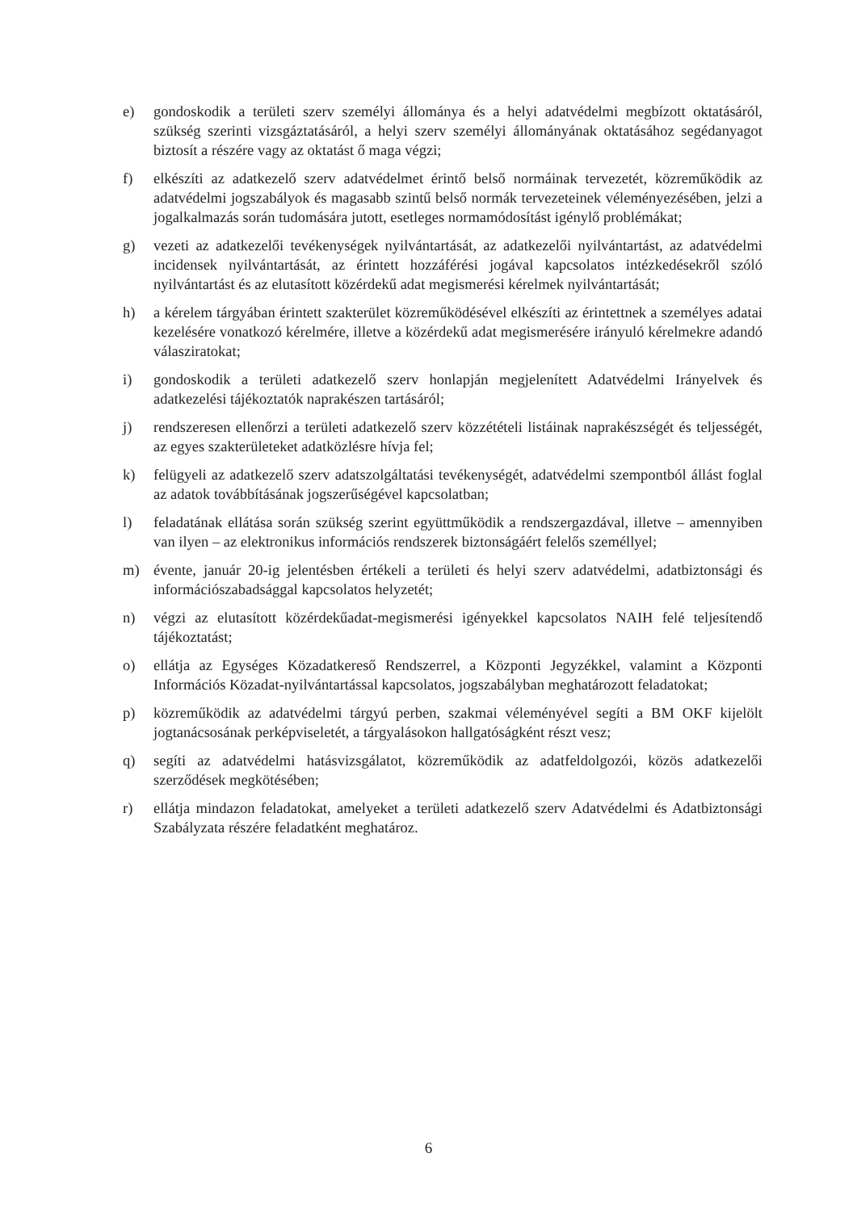e) gondoskodik a területi szerv személyi állománya és a helyi adatvédelmi megbízott oktatásáról, szükség szerinti vizsgáztatásáról, a helyi szerv személyi állományának oktatásához segédanyagot biztosít a részére vagy az oktatást ő maga végzi;
f) elkészíti az adatkezelő szerv adatvédelmet érintő belső normáinak tervezetét, közreműködik az adatvédelmi jogszabályok és magasabb szintű belső normák tervezeteinek véleményezésében, jelzi a jogalkalmazás során tudomására jutott, esetleges normamódosítást igénylő problémákat;
g) vezeti az adatkezelői tevékenységek nyilvántartását, az adatkezelői nyilvántartást, az adatvédelmi incidensek nyilvántartását, az érintett hozzáférési jogával kapcsolatos intézkedésekről szóló nyilvántartást és az elutasított közérdekű adat megismerési kérelmek nyilvántartását;
h) a kérelem tárgyában érintett szakterület közreműködésével elkészíti az érintettnek a személyes adatai kezelésére vonatkozó kérelmére, illetve a közérdekű adat megismerésére irányuló kérelmekre adandó válasziratokat;
i) gondoskodik a területi adatkezelő szerv honlapján megjelenített Adatvédelmi Irányelvek és adatkezelési tájékoztatók naprakészen tartásáról;
j) rendszeresen ellenőrzi a területi adatkezelő szerv közzétételi listáinak naprakészségét és teljességét, az egyes szakterületeket adatközlésre hívja fel;
k) felügyeli az adatkezelő szerv adatszolgáltatási tevékenységét, adatvédelmi szempontból állást foglal az adatok továbbításának jogszerűségével kapcsolatban;
l) feladatának ellátása során szükség szerint együttműködik a rendszergazdával, illetve – amennyiben van ilyen – az elektronikus információs rendszerek biztonságáért felelős személlyel;
m) évente, január 20-ig jelentésben értékeli a területi és helyi szerv adatvédelmi, adatbiztonsági és információszabadsággal kapcsolatos helyzetét;
n) végzi az elutasított közérdekűadat-megismerési igényekkel kapcsolatos NAIH felé teljesítendő tájékoztatást;
o) ellátja az Egységes Közadatkereső Rendszerrel, a Központi Jegyzékkel, valamint a Központi Információs Közadat-nyilvántartással kapcsolatos, jogszabályban meghatározott feladatokat;
p) közreműködik az adatvédelmi tárgyú perben, szakmai véleményével segíti a BM OKF kijelölt jogtanácsosának perképviseletét, a tárgyalásokon hallgatóságként részt vesz;
q) segíti az adatvédelmi hatásvizsgálatot, közreműködik az adatfeldolgozói, közös adatkezelői szerződések megkötésében;
r) ellátja mindazon feladatokat, amelyeket a területi adatkezelő szerv Adatvédelmi és Adatbiztonsági Szabályzata részére feladatként meghatároz.
6